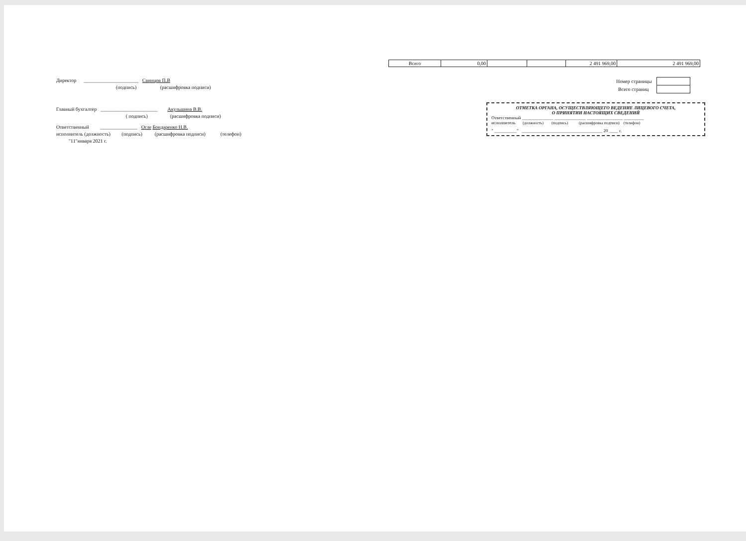| Всего | 0,00 | | | 2 491 969,00 | 2 491 969,00 |
Директор ______________________ Свинцов П.В
(подпись) (расшифровка подписи)
Главный бухгалтер _______________________ Акульшина В.В.
( подпись) (расшифровка подписи)
Ответственный _______________ Огле Бондаренко Н.В.
исполнитель (должность) (подпись) (расшифровка подписи) (телефон)
"11"января 2021 г.
| Номер страницы | |
| Всего страниц | |
ОТМЕТКА ОРГАНА, ОСУЩЕСТВЛЯЮЩЕГО ВЕДЕНИЕ ЛИЦЕВОГО СЧЕТА,
О ПРИНЯТИИ НАСТОЯЩИХ СВЕДЕНИЙ
Ответственный ______________ ______________ ________________ _________
исполнитель (должность) (подпись) (расшифровка подписи) (телефон)
" __________" ____________________________________ 20 ____ г.